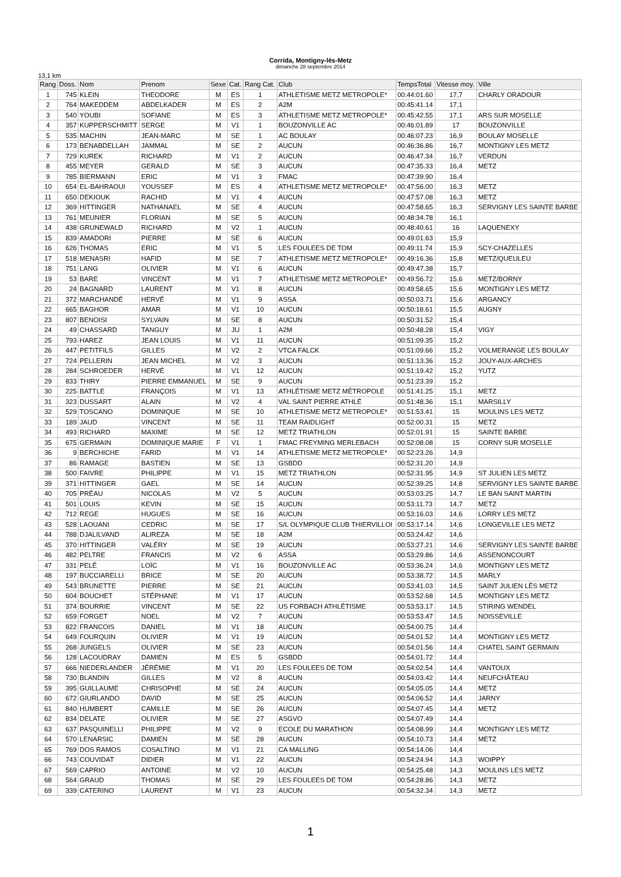Corrida, Montigny-lès-Metz
dimanche 28 septembre 2014
13,1 km
| Rang | Doss. | Nom | Prenom | Sexe | Cat. | Rang Cat. | Club | TempsTotal | Vitesse moy. | Ville |
| --- | --- | --- | --- | --- | --- | --- | --- | --- | --- | --- |
| 1 | 745 | KLEIN | THEODORE | M | ES | 1 | ATHLETISME METZ METROPOLE* | 00:44:01.60 | 17,7 | CHARLY ORADOUR |
| 2 | 764 | MAKEDDEM | ABDELKADER | M | ES | 2 | A2M | 00:45:41.14 | 17,1 | |
| 3 | 540 | YOUBI | SOFIANE | M | ES | 3 | ATHLETISME METZ METROPOLE* | 00:45:42.55 | 17,1 | ARS SUR MOSELLE |
| 4 | 357 | KUPPERSCHMITT | SERGE | M | V1 | 1 | BOUZONVILLE AC | 00:46:01.89 | 17 | BOUZONVILLE |
| 5 | 535 | MACHIN | JEAN-MARC | M | SE | 1 | AC BOULAY | 00:46:07.23 | 16,9 | BOULAY MOSELLE |
| 6 | 173 | BENABDELLAH | JAMMAL | M | SE | 2 | AUCUN | 00:46:36.86 | 16,7 | MONTIGNY LES METZ |
| 7 | 729 | KUREK | RICHARD | M | V1 | 2 | AUCUN | 00:46:47.34 | 16,7 | VERDUN |
| 8 | 455 | MEYER | GERALD | M | SE | 3 | AUCUN | 00:47:35.33 | 16,4 | METZ |
| 9 | 785 | BIERMANN | ERIC | M | V1 | 3 | FMAC | 00:47:39.90 | 16,4 | |
| 10 | 654 | EL-BAHRAOUI | YOUSSEF | M | ES | 4 | ATHLETISME METZ METROPOLE* | 00:47:56.00 | 16,3 | METZ |
| 11 | 650 | DEKIOUK | RACHID | M | V1 | 4 | AUCUN | 00:47:57.08 | 16,3 | METZ |
| 12 | 369 | HITTINGER | NATHANAEL | M | SE | 4 | AUCUN | 00:47:58.65 | 16,3 | SERVIGNY LES SAINTE BARBE |
| 13 | 761 | MEUNIER | FLORIAN | M | SE | 5 | AUCUN | 00:48:34.78 | 16,1 | |
| 14 | 438 | GRUNEWALD | RICHARD | M | V2 | 1 | AUCUN | 00:48:40.61 | 16 | LAQUENEXY |
| 15 | 839 | AMADORI | PIERRE | M | SE | 6 | AUCUN | 00:49:01.63 | 15,9 | |
| 16 | 626 | THOMAS | ERIC | M | V1 | 5 | LES FOULEES DE TOM | 00:49:11.74 | 15,9 | SCY-CHAZELLES |
| 17 | 518 | MENASRI | HAFID | M | SE | 7 | ATHLETISME METZ METROPOLE* | 00:49:16.36 | 15,8 | METZ/QUEULEU |
| 18 | 751 | LANG | OLIVIER | M | V1 | 6 | AUCUN | 00:49:47.38 | 15,7 | |
| 19 | 53 | BARE | VINCENT | M | V1 | 7 | ATHLETISME METZ METROPOLE* | 00:49:56.72 | 15,6 | METZ/BORNY |
| 20 | 24 | BAGNARD | LAURENT | M | V1 | 8 | AUCUN | 00:49:58.65 | 15,6 | MONTIGNY LES METZ |
| 21 | 372 | MARCHANDÉ | HERVÉ | M | V1 | 9 | ASSA | 00:50:03.71 | 15,6 | ARGANCY |
| 22 | 665 | BAGHOR | AMAR | M | V1 | 10 | AUCUN | 00:50:18.61 | 15,5 | AUGNY |
| 23 | 807 | BENOISI | SYLVAIN | M | SE | 8 | AUCUN | 00:50:31.52 | 15,4 | |
| 24 | 49 | CHASSARD | TANGUY | M | JU | 1 | A2M | 00:50:48.28 | 15,4 | VIGY |
| 25 | 793 | HAREZ | JEAN LOUIS | M | V1 | 11 | AUCUN | 00:51:09.35 | 15,2 | |
| 26 | 447 | PETITFILS | GILLES | M | V2 | 2 | VTCA FALCK | 00:51:09.66 | 15,2 | VOLMERANGE LES BOULAY |
| 27 | 724 | PELLERIN | JEAN MICHEL | M | V2 | 3 | AUCUN | 00:51:13.36 | 15,2 | JOUY-AUX-ARCHES |
| 28 | 284 | SCHROEDER | HERVÉ | M | V1 | 12 | AUCUN | 00:51:19.42 | 15,2 | YUTZ |
| 29 | 833 | THIRY | PIERRE EMMANUEL | M | SE | 9 | AUCUN | 00:51:23.39 | 15,2 | |
| 30 | 225 | BATTLE | FRANÇOIS | M | V1 | 13 | ATHLÉTISME METZ MÉTROPOLE | 00:51:41.25 | 15,1 | METZ |
| 31 | 323 | DUSSART | ALAIN | M | V2 | 4 | VAL SAINT PIERRE ATHLÉ | 00:51:48.36 | 15,1 | MARSILLY |
| 32 | 529 | TOSCANO | DOMINIQUE | M | SE | 10 | ATHLETISME METZ METROPOLE* | 00:51:53.41 | 15 | MOULINS LES METZ |
| 33 | 189 | JAUD | VINCENT | M | SE | 11 | TEAM RAIDLIGHT | 00:52:00.31 | 15 | METZ |
| 34 | 493 | RICHARD | MAXIME | M | SE | 12 | METZ TRIATHLON | 00:52:01.91 | 15 | SAINTE BARBE |
| 35 | 675 | GERMAIN | DOMINIQUE MARIE | F | V1 | 1 | FMAC FREYMING MERLEBACH | 00:52:08.08 | 15 | CORNY SUR MOSELLE |
| 36 | 9 | BERCHICHE | FARID | M | V1 | 14 | ATHLETISME METZ METROPOLE* | 00:52:23.26 | 14,9 | |
| 37 | 86 | RAMAGE | BASTIEN | M | SE | 13 | GSBDD | 00:52:31.20 | 14,9 | |
| 38 | 500 | FAIVRE | PHILIPPE | M | V1 | 15 | METZ TRIATHLON | 00:52:31.95 | 14,9 | ST JULIEN LES METZ |
| 39 | 371 | HITTINGER | GAEL | M | SE | 14 | AUCUN | 00:52:39.25 | 14,8 | SERVIGNY LES SAINTE BARBE |
| 40 | 705 | PRÉAU | NICOLAS | M | V2 | 5 | AUCUN | 00:53:03.25 | 14,7 | LE BAN SAINT MARTIN |
| 41 | 501 | LOUIS | KEVIN | M | SE | 15 | AUCUN | 00:53:11.73 | 14,7 | METZ |
| 42 | 712 | REGE | HUGUES | M | SE | 16 | AUCUN | 00:53:16.03 | 14,6 | LORRY LES METZ |
| 43 | 528 | LAOUANI | CEDRIC | M | SE | 17 | S/L OLYMPIQUE CLUB THIERVILLOI | 00:53:17.14 | 14,6 | LONGEVILLE LES METZ |
| 44 | 788 | DJALILVAND | ALIREZA | M | SE | 18 | A2M | 00:53:24.42 | 14,6 | |
| 45 | 370 | HITTINGER | VALÉRY | M | SE | 19 | AUCUN | 00:53:27.21 | 14,6 | SERVIGNY LES SAINTE BARBE |
| 46 | 482 | PELTRE | FRANCIS | M | V2 | 6 | ASSA | 00:53:29.86 | 14,6 | ASSENONCOURT |
| 47 | 331 | PELÉ | LOÏC | M | V1 | 16 | BOUZONVILLE AC | 00:53:36.24 | 14,6 | MONTIGNY LES METZ |
| 48 | 197 | BUCCIARELLI | BRICE | M | SE | 20 | AUCUN | 00:53:38.72 | 14,5 | MARLY |
| 49 | 543 | BRUNETTE | PIERRE | M | SE | 21 | AUCUN | 00:53:41.03 | 14,5 | SAINT JULIEN LÈS METZ |
| 50 | 604 | BOUCHET | STÉPHANE | M | V1 | 17 | AUCUN | 00:53:52.68 | 14,5 | MONTIGNY LES METZ |
| 51 | 374 | BOURRIE | VINCENT | M | SE | 22 | US FORBACH ATHLÉTISME | 00:53:53.17 | 14,5 | STIRING WENDEL |
| 52 | 659 | FORGET | NOEL | M | V2 | 7 | AUCUN | 00:53:53.47 | 14,5 | NOISSEVILLE |
| 53 | 822 | FRANCOIS | DANIEL | M | V1 | 18 | AUCUN | 00:54:00.75 | 14,4 | |
| 54 | 649 | FOURQUIN | OLIVIER | M | V1 | 19 | AUCUN | 00:54:01.52 | 14,4 | MONTIGNY LES METZ |
| 55 | 268 | JUNGELS | OLIVIER | M | SE | 23 | AUCUN | 00:54:01.56 | 14,4 | CHATEL SAINT GERMAIN |
| 56 | 128 | LACOUDRAY | DAMIEN | M | ES | 5 | GSBDD | 00:54:01.72 | 14,4 | |
| 57 | 666 | NIEDERLANDER | JÉRÉMIE | M | V1 | 20 | LES FOULEES DE TOM | 00:54:02.54 | 14,4 | VANTOUX |
| 58 | 730 | BLANDIN | GILLES | M | V2 | 8 | AUCUN | 00:54:03.42 | 14,4 | NEUFCHÂTEAU |
| 59 | 395 | GUILLAUME | CHRISOPHE | M | SE | 24 | AUCUN | 00:54:05.05 | 14,4 | METZ |
| 60 | 672 | GIURLANDO | DAVID | M | SE | 25 | AUCUN | 00:54:06.52 | 14,4 | JARNY |
| 61 | 840 | HUMBERT | CAMILLE | M | SE | 26 | AUCUN | 00:54:07.45 | 14,4 | METZ |
| 62 | 834 | DELATE | OLIVIER | M | SE | 27 | ASGVO | 00:54:07.49 | 14,4 | |
| 63 | 637 | PASQUINELLI | PHILIPPE | M | V2 | 9 | ECOLE DU MARATHON | 00:54:08.99 | 14,4 | MONTIGNY LES METZ |
| 64 | 570 | LENARSIC | DAMIEN | M | SE | 28 | AUCUN | 00:54:10.73 | 14,4 | METZ |
| 65 | 769 | DOS RAMOS | COSALTINO | M | V1 | 21 | CA MALLING | 00:54:14.06 | 14,4 | |
| 66 | 743 | COUVIDAT | DIDIER | M | V1 | 22 | AUCUN | 00:54:24.94 | 14,3 | WOIPPY |
| 67 | 569 | CAPRIO | ANTOINE | M | V2 | 10 | AUCUN | 00:54:25.48 | 14,3 | MOULINS LES METZ |
| 68 | 564 | GRAUD | THOMAS | M | SE | 29 | LES FOULEES DE TOM | 00:54:28.86 | 14,3 | METZ |
| 69 | 339 | CATERINO | LAURENT | M | V1 | 23 | AUCUN | 00:54:32.34 | 14,3 | METZ |
1